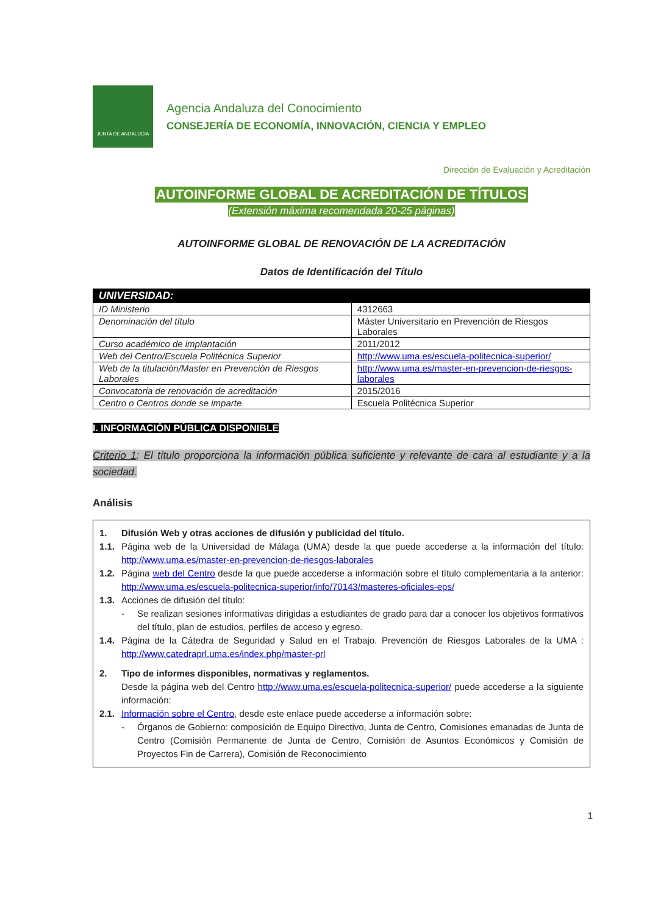JUNTA DE ANDALUCIA
Agencia Andaluza del Conocimiento
CONSEJERÍA DE ECONOMÍA, INNOVACIÓN, CIENCIA Y EMPLEO
Dirección de Evaluación y Acreditación
AUTOINFORME GLOBAL DE ACREDITACIÓN DE TÍTULOS
(Extensión máxima recomendada 20-25 páginas)
AUTOINFORME GLOBAL DE RENOVACIÓN DE LA ACREDITACIÓN
Datos de Identificación del Título
| UNIVERSIDAD: | |
| ID Ministerio | 4312663 |
| Denominación del título | Máster Universitario en Prevención de Riesgos Laborales |
| Curso académico de implantación | 2011/2012 |
| Web del Centro/Escuela Politécnica Superior | http://www.uma.es/escuela-politecnica-superior/ |
| Web de la titulación/Master en Prevención de Riesgos Laborales | http://www.uma.es/master-en-prevencion-de-riesgos-laborales |
| Convocatoria de renovación de acreditación | 2015/2016 |
| Centro o Centros donde se imparte | Escuela Politécnica Superior |
I. INFORMACIÓN PÚBLICA DISPONIBLE
Criterio 1: El título proporciona la información pública suficiente y relevante de cara al estudiante y a la sociedad.
Análisis
1. Difusión Web y otras acciones de difusión y publicidad del título.
1.1. Página web de la Universidad de Málaga (UMA) desde la que puede accederse a la información del título: http://www.uma.es/master-en-prevencion-de-riesgos-laborales
1.2. Página web del Centro desde la que puede accederse a información sobre el título complementaria a la anterior: http://www.uma.es/escuela-politecnica-superior/info/70143/masteres-oficiales-eps/
1.3. Acciones de difusión del título:
- Se realizan sesiones informativas dirigidas a estudiantes de grado para dar a conocer los objetivos formativos del título, plan de estudios, perfiles de acceso y egreso.
1.4. Página de la Cátedra de Seguridad y Salud en el Trabajo. Prevención de Riesgos Laborales de la UMA : http://www.catedraprl.uma.es/index.php/master-prl
2. Tipo de informes disponibles, normativas y reglamentos.
Desde la página web del Centro http://www.uma.es/escuela-politecnica-superior/ puede accederse a la siguiente información:
2.1. Información sobre el Centro, desde este enlace puede accederse a información sobre:
- Órganos de Gobierno: composición de Equipo Directivo, Junta de Centro, Comisiones emanadas de Junta de Centro (Comisión Permanente de Junta de Centro, Comisión de Asuntos Económicos y Comisión de Proyectos Fin de Carrera), Comisión de Reconocimiento
1